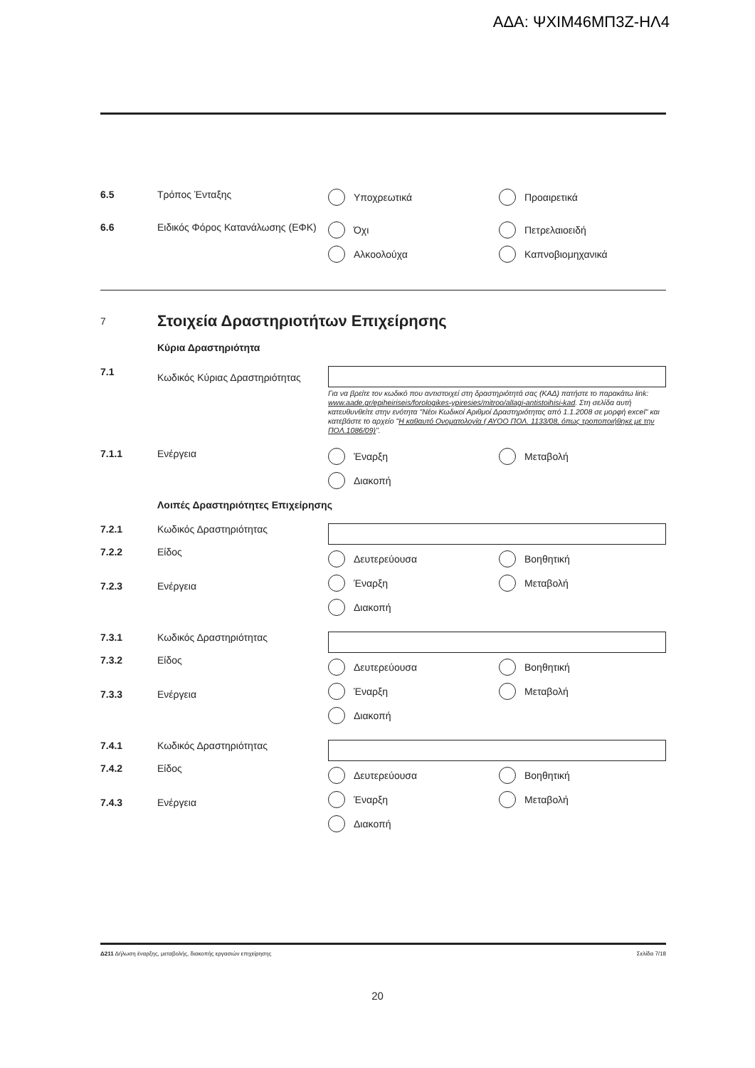ΑΔΑ: ΨΧΙΜ46ΜΠ3Ζ-ΗΛ4
6.5 Τρόπος Ένταξης Υποχρεωτικά
Προαιρετικά
6.6 Ειδικός Φόρος Κατανάλωσης (ΕΦΚ)
Όχι
Πετρελαιοειδή
Αλκοολούχα
Καπνοβιομηχανικά
7
Στοιχεία Δραστηριοτήτων Επιχείρησης
Κύρια Δραστηριότητα
7.1
Κωδικός Κύριας Δραστηριότητας
Για να βρείτε τον κωδικό που αντιστοιχεί στη δραστηριότητά σας (ΚΑΔ) πατήστε το παρακάτω link: www.aade.gr/epiheiriseis/forologikes-ypiresies/mitroo/allagi-antistoihisi-kad. Στη σελίδα αυτή κατευθυνθείτε στην ενότητα "Νέοι Κωδικοί Αριθμοί Δραστηριότητας από 1.1.2008 σε μορφή excel" και κατεβάστε το αρχείο "Η καθαυτό Ονοματολογία ( ΑΥΟΟ ΠΟΛ. 1133/08, όπως τροποποιήθηκε με την ΠΟΛ.1086/09)".
7.1.1 Ενέργεια Έναρξη
Μεταβολή
Διακοπή
Λοιπές Δραστηριότητες Επιχείρησης
7.2.1
7.2.2
7.2.3
Κωδικός Δραστηριότητας
Είδος
Ενέργεια
Δευτερεύουσα
Βοηθητική
Έναρξη
Μεταβολή
Διακοπή
7.3.1
7.3.2
7.3.3
Κωδικός Δραστηριότητας
Είδος
Ενέργεια
Δευτερεύουσα
Βοηθητική
Έναρξη
Μεταβολή
Διακοπή
7.4.1
7.4.2
7.4.3
Κωδικός Δραστηριότητας
Είδος
Ενέργεια
Δευτερεύουσα
Βοηθητική
Έναρξη
Μεταβολή
Διακοπή
Δ211 Δήλωση έναρξης, μεταβολής, διακοπής εργασιών επιχείρησης Σελίδα 7/18
20